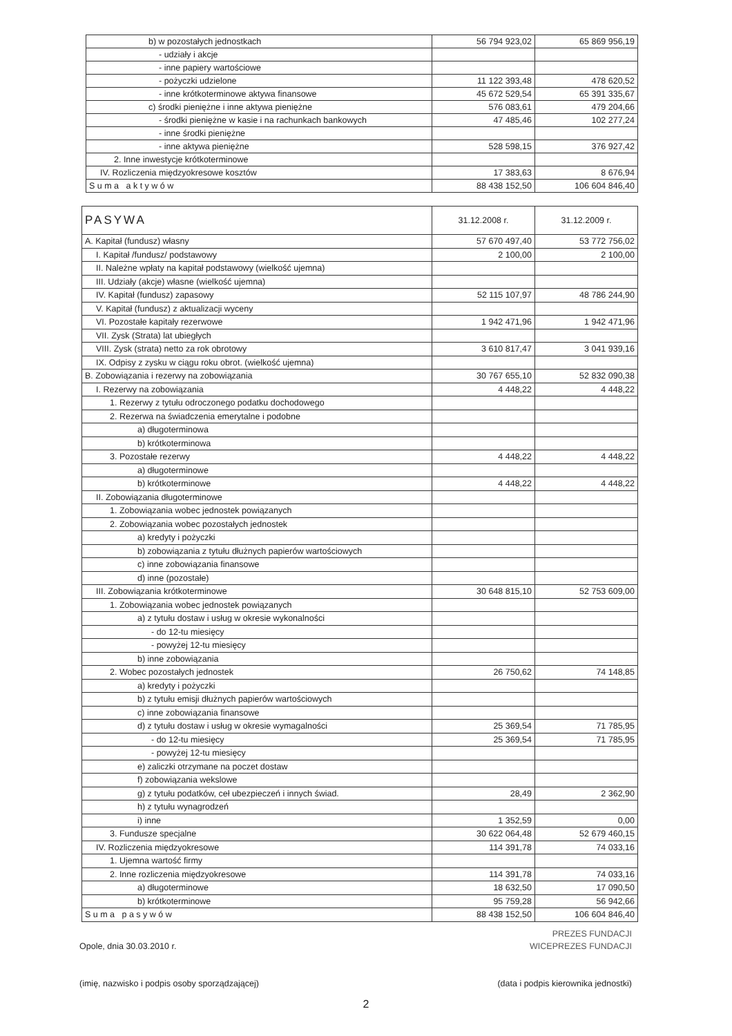| b) w pozostałych jednostkach | 56 794 923,02 | 65 869 956,19 |
| - udziały i akcje | | |
| - inne papiery wartościowe | | |
| - pożyczki udzielone | 11 122 393,48 | 478 620,52 |
| - inne krótkoterminowe aktywa finansowe | 45 672 529,54 | 65 391 335,67 |
| c) środki pieniężne i inne aktywa pieniężne | 576 083,61 | 479 204,66 |
| - środki pieniężne w kasie i na rachunkach bankowych | 47 485,46 | 102 277,24 |
| - inne środki pieniężne | | |
| - inne aktywa pieniężne | 528 598,15 | 376 927,42 |
| 2. Inne inwestycje krótkoterminowe | | |
| IV. Rozliczenia międzyokresowe kosztów | 17 383,63 | 8 676,94 |
| S u m a a k t y w ó w | 88 438 152,50 | 106 604 846,40 |
| PASYWA | 31.12.2008 r. | 31.12.2009 r. |
| --- | --- | --- |
| A. Kapitał (fundusz) własny | 57 670 497,40 | 53 772 756,02 |
| I. Kapitał /fundusz/ podstawowy | 2 100,00 | 2 100,00 |
| II. Należne wpłaty na kapitał podstawowy (wielkość ujemna) | | |
| III. Udziały (akcje) własne (wielkość ujemna) | | |
| IV. Kapitał (fundusz) zapasowy | 52 115 107,97 | 48 786 244,90 |
| V. Kapitał (fundusz) z aktualizacji wyceny | | |
| VI. Pozostałe kapitały rezerwowe | 1 942 471,96 | 1 942 471,96 |
| VII. Zysk (Strata) lat ubiegłych | | |
| VIII. Zysk (strata) netto za rok obrotowy | 3 610 817,47 | 3 041 939,16 |
| IX. Odpisy z zysku w ciągu roku obrot. (wielkość ujemna) | | |
| B. Zobowiązania i rezerwy na zobowiązania | 30 767 655,10 | 52 832 090,38 |
| I. Rezerwy na zobowiązania | 4 448,22 | 4 448,22 |
| 1. Rezerwy z tytułu odroczonego podatku dochodowego | | |
| 2. Rezerwa na świadczenia emerytalne i podobne | | |
| a) długoterminowa | | |
| b) krótkoterminowa | | |
| 3. Pozostałe rezerwy | 4 448,22 | 4 448,22 |
| a) długoterminowe | | |
| b) krótkoterminowe | 4 448,22 | 4 448,22 |
| II. Zobowiązania długoterminowe | | |
| 1. Zobowiązania wobec jednostek powiązanych | | |
| 2. Zobowiązania wobec pozostałych jednostek | | |
| a) kredyty i pożyczki | | |
| b) zobowiązania z tytułu dłużnych papierów wartościowych | | |
| c) inne zobowiązania finansowe | | |
| d) inne (pozostałe) | | |
| III. Zobowiązania krótkoterminowe | 30 648 815,10 | 52 753 609,00 |
| 1. Zobowiązania wobec jednostek powiązanych | | |
| a) z tytułu dostaw i usług w okresie wykonalności | | |
| - do 12-tu miesięcy | | |
| - powyżej 12-tu miesięcy | | |
| b) inne zobowiązania | | |
| 2. Wobec pozostałych jednostek | 26 750,62 | 74 148,85 |
| a) kredyty i pożyczki | | |
| b) z tytułu emisji dłużnych papierów wartościowych | | |
| c) inne zobowiązania finansowe | | |
| d) z tytułu dostaw i usług w okresie wymagalności | 25 369,54 | 71 785,95 |
| - do 12-tu miesięcy | 25 369,54 | 71 785,95 |
| - powyżej 12-tu miesięcy | | |
| e) zaliczki otrzymane na poczet dostaw | | |
| f) zobowiązania wekslowe | | |
| g) z tytułu podatków, ceł ubezpieczeń i innych świad. | 28,49 | 2 362,90 |
| h) z tytułu wynagrodzeń | | |
| i) inne | 1 352,59 | 0,00 |
| 3. Fundusze specjalne | 30 622 064,48 | 52 679 460,15 |
| IV. Rozliczenia międzyokresowe | 114 391,78 | 74 033,16 |
| 1. Ujemna wartość firmy | | |
| 2. Inne rozliczenia międzyokresowe | 114 391,78 | 74 033,16 |
| a) długoterminowe | 18 632,50 | 17 090,50 |
| b) krótkoterminowe | 95 759,28 | 56 942,66 |
| S u m a p a s y w ó w | 88 438 152,50 | 106 604 846,40 |
Opole, dnia 30.03.2010 r.
(imię, nazwisko i podpis osoby sporządzającej)
PREZES FUNDACJI
WICEPREZES FUNDACJI
(data i podpis kierownika jednostki)
2